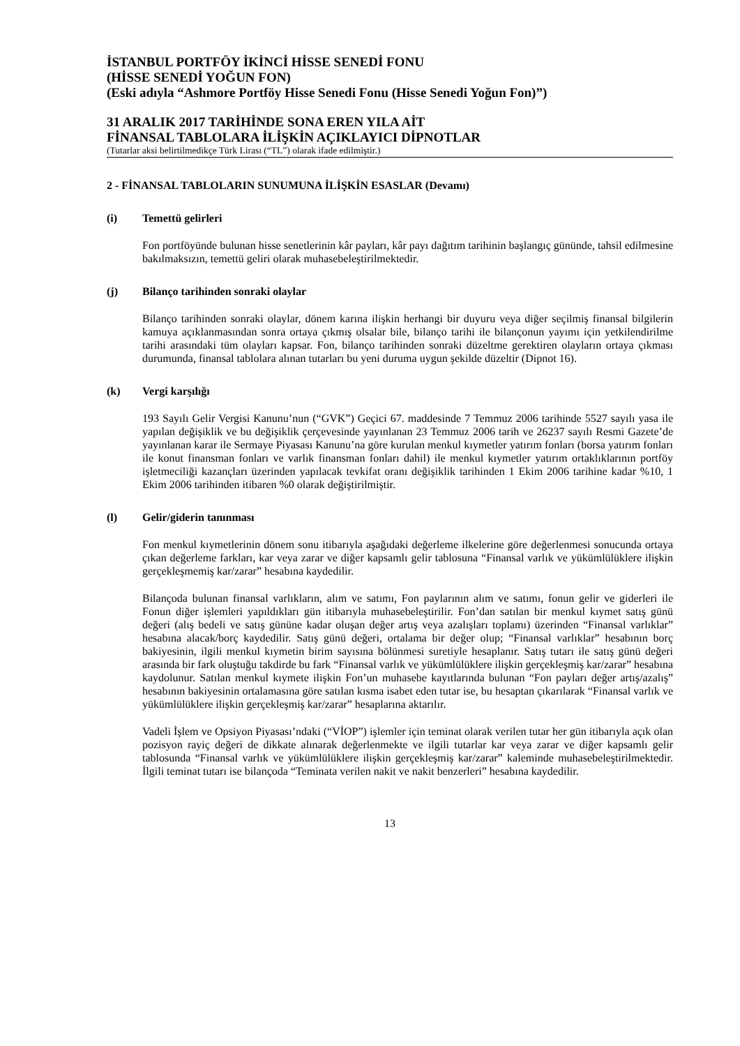İSTANBUL PORTFÖY İKİNCİ HİSSE SENEDİ FONU
(HİSSE SENEDİ YOĞUN FON)
(Eski adıyla “Ashmore Portföy Hisse Senedi Fonu (Hisse Senedi Yoğun Fon)”)
31 ARALIK 2017 TARİHİNDE SONA EREN YILA AİT
FİNANSAL TABLOLARA İLİŞKİN AÇIKLAYICI DİPNOTLAR
(Tutarlar aksi belirtilmedikçe Türk Lirası (“TL”) olarak ifade edilmiştir.)
2 - FİNANSAL TABLOLARIN SUNUMUNA İLİŞKİN ESASLAR (Devamı)
(i) Temettü gelirleri
Fon portföyünde bulunan hisse senetlerinin kâr payları, kâr payı dağıtım tarihinin başlangıç gününde, tahsil edilmesine bakılmaksızın, temettü geliri olarak muhasebeleştirilmektedir.
(j) Bilanço tarihinden sonraki olaylar
Bilanço tarihinden sonraki olaylar, dönem karına ilişkin herhangi bir duyuru veya diğer seçilmiş finansal bilgilerin kamuya açıklanmasından sonra ortaya çıkmış olsalar bile, bilanço tarihi ile bilançonun yayımı için yetkilendirilme tarihi arasındaki tüm olayları kapsar. Fon, bilanço tarihinden sonraki düzeltme gerektiren olayların ortaya çıkması durumunda, finansal tablolara alınan tutarları bu yeni duruma uygun şekilde düzeltir (Dipnot 16).
(k) Vergi karşılığı
193 Sayılı Gelir Vergisi Kanunu’nun (“GVK”) Geçici 67. maddesinde 7 Temmuz 2006 tarihinde 5527 sayılı yasa ile yapılan değişiklik ve bu değişiklik çerçevesinde yayınlanan 23 Temmuz 2006 tarih ve 26237 sayılı Resmi Gazete’de yayınlanan karar ile Sermaye Piyasası Kanunu’na göre kurulan menkul kıymetler yatırım fonları (borsa yatırım fonları ile konut finansman fonları ve varlık finansman fonları dahil) ile menkul kıymetler yatırım ortaklıklarının portföy işletmeciliği kazançları üzerinden yapılacak tevkifat oranı değişiklik tarihinden 1 Ekim 2006 tarihine kadar %10, 1 Ekim 2006 tarihinden itibaren %0 olarak değiştirilmiştir.
(l) Gelir/giderin tanınması
Fon menkul kıymetlerinin dönem sonu itibarıyla aşağıdaki değerleme ilkelerine göre değerlenmesi sonucunda ortaya çıkan değerleme farkları, kar veya zarar ve diğer kapsamlı gelir tablosuna “Finansal varlık ve yükümlülüklere ilişkin gerçekleşmemiş kar/zarar” hesabına kaydedilir.
Bilançoda bulunan finansal varlıkların, alım ve satımı, Fon paylarının alım ve satımı, fonun gelir ve giderleri ile Fonun diğer işlemleri yapıldıkları gün itibarıyla muhasebeleştirilir. Fon’dan satılan bir menkul kıymet satış günü değeri (alış bedeli ve satış gününe kadar oluşan değer artış veya azalışları toplamı) üzerinden “Finansal varlıklar” hesabına alacak/borç kaydedilir. Satış günü değeri, ortalama bir değer olup; “Finansal varlıklar” hesabının borç bakiyesinin, ilgili menkul kıymetin birim sayısına bölünmesi suretiyle hesaplanır. Satış tutarı ile satış günü değeri arasında bir fark oluştuğu takdirde bu fark “Finansal varlık ve yükümlülüklere ilişkin gerçekleşmiş kar/zarar” hesabına kaydolunur. Satılan menkul kıymete ilişkin Fon’un muhasebe kayıtlarında bulunan “Fon payları değer artış/azalış” hesabının bakiyesinin ortalamasına göre satılan kısma isabet eden tutar ise, bu hesaptan çıkarılarak “Finansal varlık ve yükümlülüklere ilişkin gerçekleşmiş kar/zarar” hesaplarına aktarılır.
Vadeli İşlem ve Opsiyon Piyasası’ndaki (“VİOP”) işlemler için teminat olarak verilen tutar her gün itibarıyla açık olan pozisyon rayiç değeri de dikkate alınarak değerlenmekte ve ilgili tutarlar kar veya zarar ve diğer kapsamlı gelir tablosunda “Finansal varlık ve yükümlülüklere ilişkin gerçekleşmiş kar/zarar” kaleminde muhasebeleştirilmektedir. İlgili teminat tutarı ise bilançoda “Teminata verilen nakit ve nakit benzerleri” hesabına kaydedilir.
13